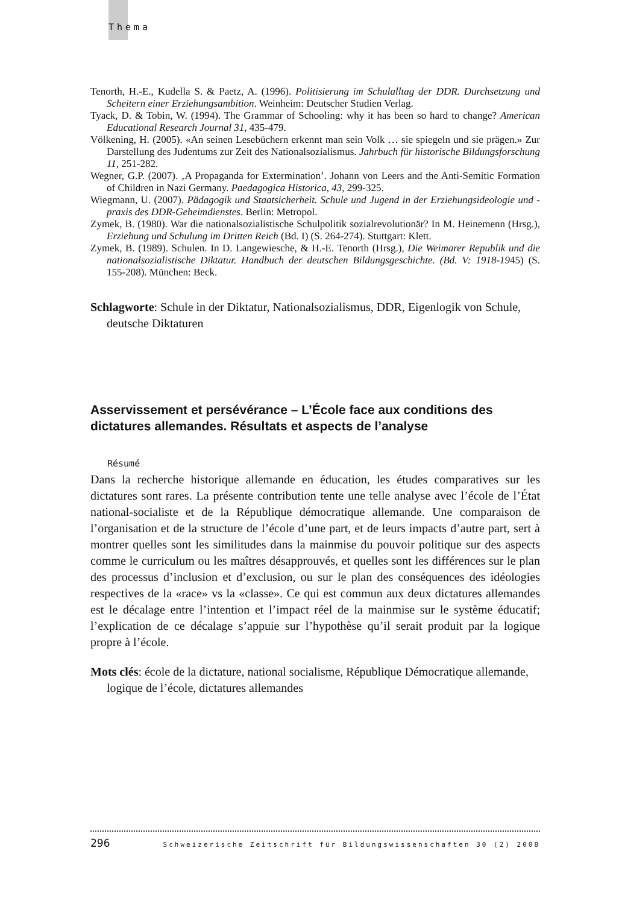Thema
Tenorth, H.-E., Kudella S. & Paetz, A. (1996). Politisierung im Schulalltag der DDR. Durchsetzung und Scheitern einer Erziehungsambition. Weinheim: Deutscher Studien Verlag.
Tyack, D. & Tobin, W. (1994). The Grammar of Schooling: why it has been so hard to change? American Educational Research Journal 31, 435-479.
Völkening, H. (2005). «An seinen Lesebüchern erkennt man sein Volk … sie spiegeln und sie prägen.» Zur Darstellung des Judentums zur Zeit des Nationalsozialismus. Jahrbuch für historische Bildungsforschung 11, 251-282.
Wegner, G.P. (2007). ‚A Propaganda for Extermination’. Johann von Leers and the Anti-Semitic Formation of Children in Nazi Germany. Paedagogica Historica, 43, 299-325.
Wiegmann, U. (2007). Pädagogik und Staatsicherheit. Schule und Jugend in der Erziehungsideologie und -praxis des DDR-Geheimdienstes. Berlin: Metropol.
Zymek, B. (1980). War die nationalsozialistische Schulpolitik sozialrevolutionär? In M. Heinemenn (Hrsg.), Erziehung und Schulung im Dritten Reich (Bd. I) (S. 264-274). Stuttgart: Klett.
Zymek, B. (1989). Schulen. In D. Langewiesche, & H.-E. Tenorth (Hrsg.), Die Weimarer Republik und die nationalsozialistische Diktatur. Handbuch der deutschen Bildungsgeschichte. (Bd. V: 1918-1945) (S. 155-208). München: Beck.
Schlagworte: Schule in der Diktatur, Nationalsozialismus, DDR, Eigenlogik von Schule, deutsche Diktaturen
Asservissement et persévérance – L’École face aux conditions des dictatures allemandes. Résultats et aspects de l’analyse
Résumé
Dans la recherche historique allemande en éducation, les études comparatives sur les dictatures sont rares. La présente contribution tente une telle analyse avec l’école de l’État national-socialiste et de la République démocratique allemande. Une comparaison de l’organisation et de la structure de l’école d’une part, et de leurs impacts d’autre part, sert à montrer quelles sont les similitudes dans la mainmise du pouvoir politique sur des aspects comme le curriculum ou les maîtres désapprouvés, et quelles sont les différences sur le plan des processus d’inclusion et d’exclusion, ou sur le plan des conséquences des idéologies respectives de la «race» vs la «classe». Ce qui est commun aux deux dictatures allemandes est le décalage entre l’intention et l’impact réel de la mainmise sur le système éducatif; l’explication de ce décalage s’appuie sur l’hypothèse qu’il serait produit par la logique propre à l’école.
Mots clés: école de la dictature, national socialisme, République Démocratique allemande, logique de l’école, dictatures allemandes
296 Schweizerische Zeitschrift für Bildungswissenschaften 30 (2) 2008